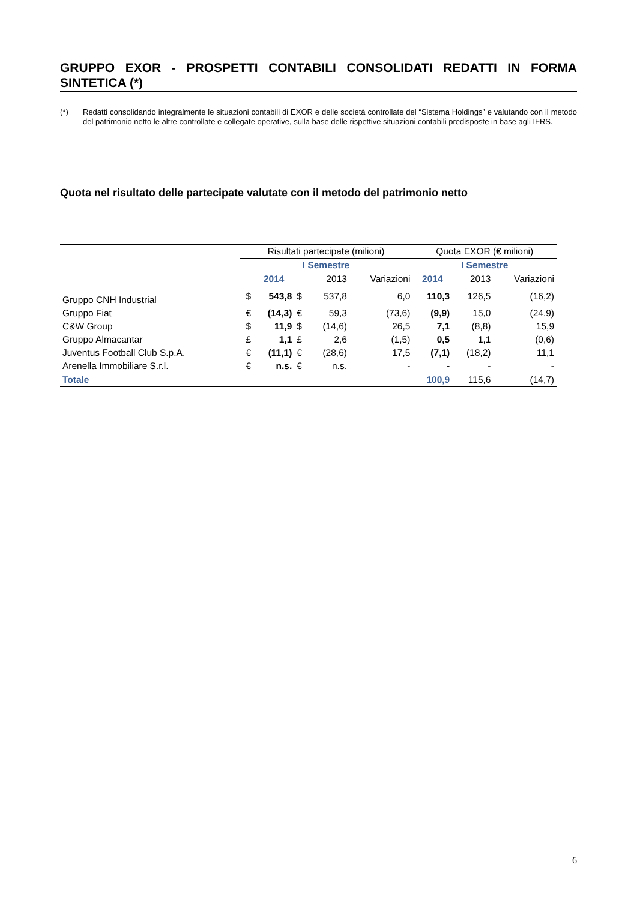GRUPPO EXOR - PROSPETTI CONTABILI CONSOLIDATI REDATTI IN FORMA SINTETICA (*)
(*) Redatti consolidando integralmente le situazioni contabili di EXOR e delle società controllate del “Sistema Holdings” e valutando con il metodo del patrimonio netto le altre controllate e collegate operative, sulla base delle rispettive situazioni contabili predisposte in base agli IFRS.
Quota nel risultato delle partecipate valutate con il metodo del patrimonio netto
| | Risultati partecipate (milioni) | | | | | Quota EXOR (€ milioni) | | |
| --- | --- | --- | --- | --- | --- | --- | --- | --- |
| | I Semestre | | | | | I Semestre | | |
| | | 2014 | | 2013 | Variazioni | 2014 | 2013 | Variazioni |
| Gruppo CNH Industrial | $ | 543,8 | $ | 537,8 | 6,0 | 110,3 | 126,5 | (16,2) |
| Gruppo Fiat | € | (14,3) | € | 59,3 | (73,6) | (9,9) | 15,0 | (24,9) |
| C&W Group | $ | 11,9 | $ | (14,6) | 26,5 | 7,1 | (8,8) | 15,9 |
| Gruppo Almacantar | £ | 1,1 | £ | 2,6 | (1,5) | 0,5 | 1,1 | (0,6) |
| Juventus Football Club S.p.A. | € | (11,1) | € | (28,6) | 17,5 | (7,1) | (18,2) | 11,1 |
| Arenella Immobiliare S.r.l. | € | n.s. | € | n.s. | - | - | - | - |
| Totale | | | | | | 100,9 | 115,6 | (14,7) |
6